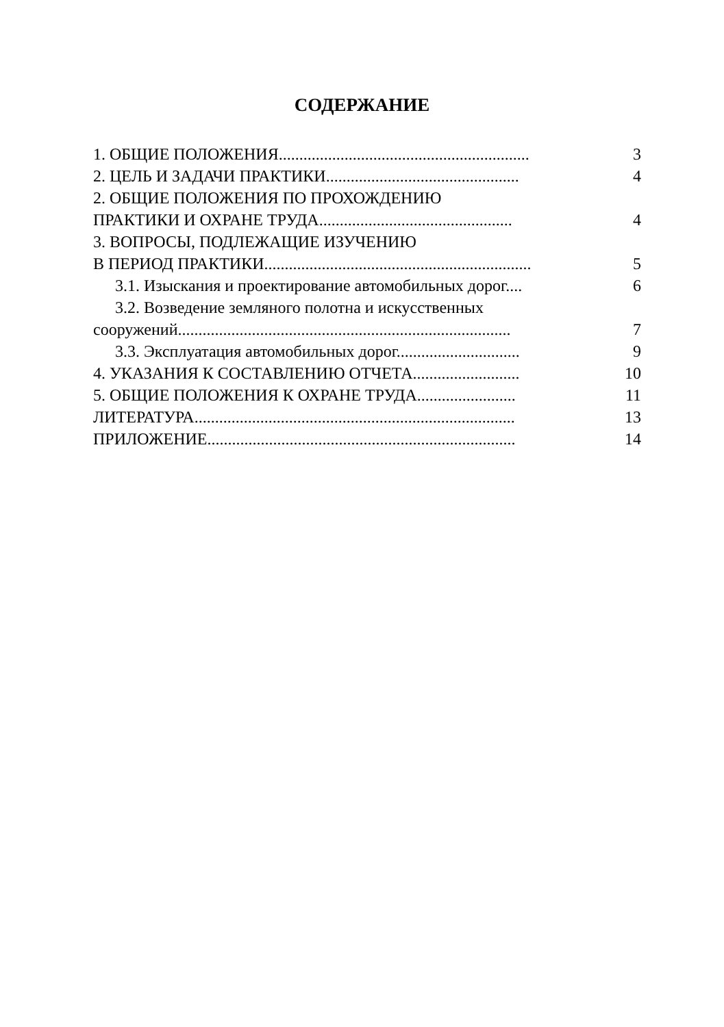СОДЕРЖАНИЕ
1. ОБЩИЕ ПОЛОЖЕНИЯ............................................................. 3
2. ЦЕЛЬ И ЗАДАЧИ ПРАКТИКИ............................................... 4
2. ОБЩИЕ ПОЛОЖЕНИЯ ПО ПРОХОЖДЕНИЮ
ПРАКТИКИ И ОХРАНЕ ТРУДА............................................... 4
3. ВОПРОСЫ, ПОДЛЕЖАЩИЕ ИЗУЧЕНИЮ
В ПЕРИОД ПРАКТИКИ................................................................. 5
3.1. Изыскания и проектирование автомобильных дорог.... 6
3.2. Возведение земляного полотна и искусственных
сооружений................................................................................. 7
3.3. Эксплуатация автомобильных дорог.............................. 9
4. УКАЗАНИЯ К СОСТАВЛЕНИЮ ОТЧЕТА.......................... 10
5. ОБЩИЕ ПОЛОЖЕНИЯ К ОХРАНЕ ТРУДА........................ 11
ЛИТЕРАТУРА.............................................................................. 13
ПРИЛОЖЕНИЕ........................................................................... 14